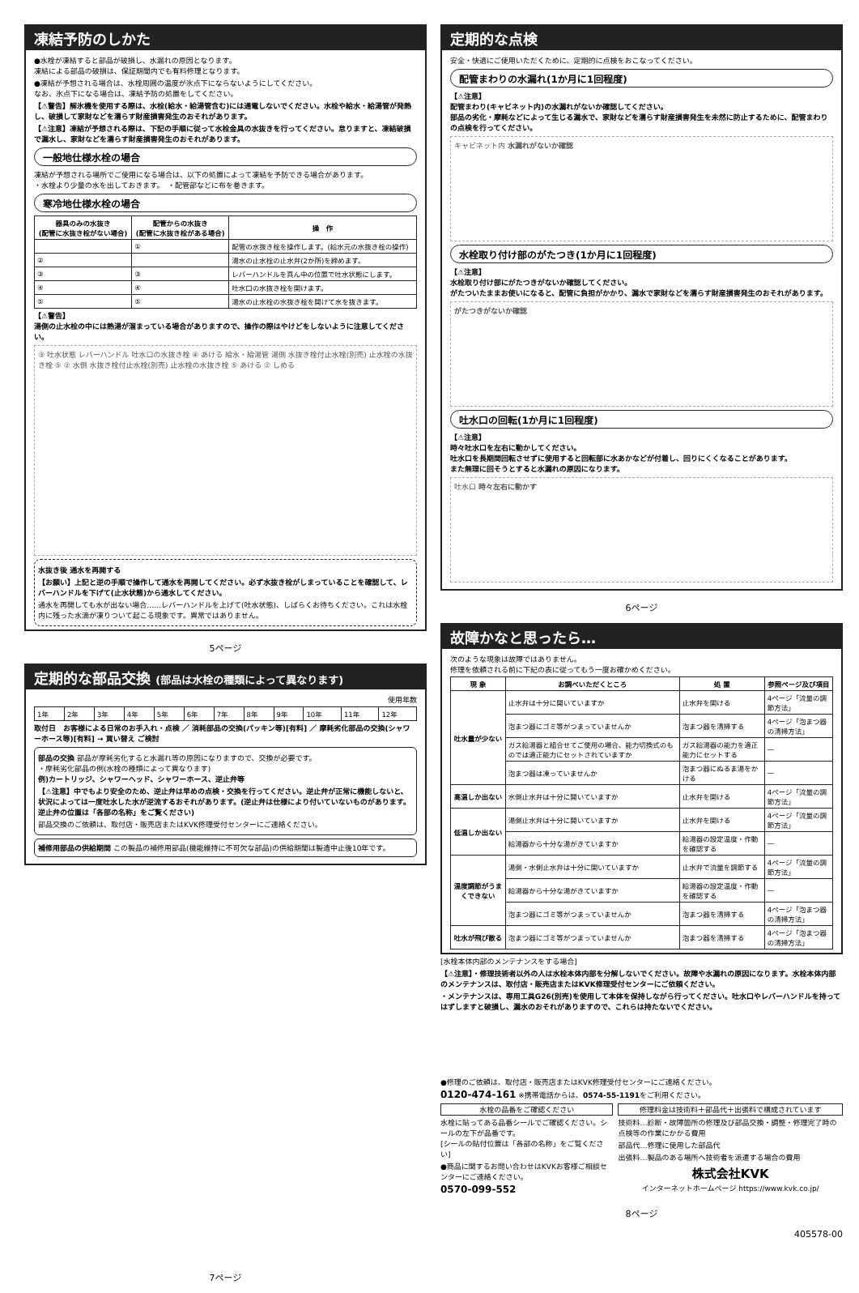凍結予防のしかた
●水栓が凍結すると部品が破損し、水漏れの原因となります。
凍結による部品の破損は、保証期間内でも有料修理となります。
●凍結が予想される場合は、水栓周囲の温度が氷点下にならないようにしてください。
なお、氷点下になる場合は、凍結予防の処置をしてください。
【⚠警告】解氷機を使用する際は、水栓(給水・給湯管含む)には通電しないでください。水栓や給水・給湯管が発熱し、破損して家財などを濡らす財産損害発生のおそれがあります。
【⚠注意】凍結が予想される際は、下記の手順に従って水栓金具の水抜きを行ってください。怠りますと、凍結破損で漏水し、家財などを濡らす財産損害発生のおそれがあります。
一般地仕様水栓の場合
凍結が予想される場所でご使用になる場合は、以下の処置によって凍結を予防できる場合があります。
・水栓より少量の水を出しておきます。　・配管部などに布を巻きます。
寒冷地仕様水栓の場合
| 器具のみの水抜き (配管に水抜き栓がない場合) | 配管からの水抜き (配管に水抜き栓がある場合) | 操 作 |
| --- | --- | --- |
| | ① | 配管の水抜き栓を操作します。(給水元の水抜き栓の操作) |
| ② | | 湯水の止水栓の止水弁(2か所)を締めます。 |
| ③ | ③ | レバーハンドルを真ん中の位置で吐水状態にします。 |
| ④ | ④ | 吐水口の水抜き栓を開けます。 |
| ⑤ | ⑤ | 湯水の止水栓の水抜き栓を開けて水を抜きます。 |
【⚠警告】
湯側の止水栓の中には熱湯が溜まっている場合がありますので、操作の際はやけどをしないように注意してください。
③ 吐水状態 レバーハンドル 吐水口の水抜き栓 ④ あける 給水・給湯管 湯側 水抜き栓付止水栓(別売) 止水栓の水抜き栓 ⑤ ② 水側 水抜き栓付止水栓(別売) 止水栓の水抜き栓 ⑤ あける ② しめる
水抜き後 通水を再開する
【お願い】上記と逆の手順で操作して通水を再開してください。必ず水抜き栓がしまっていることを確認して、レバーハンドルを下げて(止水状態)から通水してください。
通水を再開しても水が出ない場合……レバーハンドルを上げて(吐水状態)、しばらくお待ちください。これは水栓内に残った水滴が凍りついて起こる現象です。異常ではありません。
5ページ
定期的な部品交換 (部品は水栓の種類によって異なります)
使用年数
| 1年 | 2年 | 3年 | 4年 | 5年 | 6年 | 7年 | 8年 | 9年 | 10年 | 11年 | 12年 |
取付日　お客様による日常のお手入れ・点検 ／ 消耗部品の交換(パッキン等)[有料] ／ 摩耗劣化部品の交換(シャワーホース等)[有料] → 買い替え ご検討
部品の交換 部品が摩耗劣化すると水漏れ等の原因になりますので、交換が必要です。
・摩耗劣化部品の例(水栓の種類によって異なります)
例)カートリッジ、シャワーヘッド、シャワーホース、逆止弁等
【⚠注意】中でもより安全のため、逆止弁は早めの点検・交換を行ってください。逆止弁が正常に機能しないと、状況によっては一度吐水した水が逆流するおそれがあります。(逆止弁は仕様により付いていないものがあります。逆止弁の位置は「各部の名称」をご覧ください)
部品交換のご依頼は、取付店・販売店またはKVK修理受付センターにご連絡ください。
補修用部品の供給期間 この製品の補修用部品(機能維持に不可欠な部品)の供給期間は製造中止後10年です。
7ページ
定期的な点検
安全・快適にご使用いただくために、定期的に点検をおこなってください。
配管まわりの水漏れ(1か月に1回程度)
【⚠注意】
配管まわり(キャビネット内)の水漏れがないか確認してください。
部品の劣化・摩耗などによって生じる漏水で、家財などを濡らす財産損害発生を未然に防止するために、配管まわりの点検を行ってください。
キャビネット内 水漏れがないか確認
水栓取り付け部のがたつき(1か月に1回程度)
【⚠注意】
水栓取り付け部にがたつきがないか確認してください。
がたついたままお使いになると、配管に負担がかかり、漏水で家財などを濡らす財産損害発生のおそれがあります。
がたつきがないか確認
吐水口の回転(1か月に1回程度)
【⚠注意】
時々吐水口を左右に動かしてください。
吐水口を長期間回転させずに使用すると回転部に水あかなどが付着し、回りにくくなることがあります。
また無理に回そうとすると水漏れの原因になります。
吐水口 時々左右に動かす
6ページ
故障かなと思ったら…
次のような現象は故障ではありません。
修理を依頼される前に下記の表に従ってもう一度お確かめください。
| 現 象 | お調べいただくところ | 処 置 | 参照ページ及び項目 |
| --- | --- | --- | --- |
| 吐水量が少ない | 止水弁は十分に開いていますか | 止水弁を開ける | 4ページ「流量の調節方法」 |
| | 泡まつ器にゴミ等がつまっていませんか | 泡まつ器を清掃する | 4ページ「泡まつ器の清掃方法」 |
| | ガス給湯器と組合せてご使用の場合、能力切換式のものでは適正能力にセットされていますか | ガス給湯器の能力を適正能力にセットする | — |
| | 泡まつ器は凍っていませんか | 泡まつ器にぬるま湯をかける | — |
| 高温しか出ない | 水側止水弁は十分に開いていますか | 止水弁を開ける | 4ページ「流量の調節方法」 |
| 低温しか出ない | 湯側止水弁は十分に開いていますか | 止水弁を開ける | 4ページ「流量の調節方法」 |
| | 給湯器から十分な湯がきていますか | 給湯器の設定温度・作動を確認する | — |
| 温度調節がうまくできない | 湯側・水側止水弁は十分に開いていますか | 止水弁で流量を調節する | 4ページ「流量の調節方法」 |
| | 給湯器から十分な湯がきていますか | 給湯器の設定温度・作動を確認する | — |
| | 泡まつ器にゴミ等がつまっていませんか | 泡まつ器を清掃する | 4ページ「泡まつ器の清掃方法」 |
| 吐水が飛び散る | 泡まつ器にゴミ等がつまっていませんか | 泡まつ器を清掃する | 4ページ「泡まつ器の清掃方法」 |
[水栓本体内部のメンテナンスをする場合]
【⚠注意】・修理技術者以外の人は水栓本体内部を分解しないでください。故障や水漏れの原因になります。水栓本体内部のメンテナンスは、取付店・販売店またはKVK修理受付センターにご依頼ください。
・メンテナンスは、専用工具G26(別売)を使用して本体を保持しながら行ってください。吐水口やレバーハンドルを持ってはずしますと破損し、漏水のおそれがありますので、これらは持たないでください。
●修理のご依頼は、取付店・販売店またはKVK修理受付センターにご連絡ください。
0120-474-161 ※携帯電話からは、0574-55-1191をご利用ください。
水栓の品番をご確認ください
水栓に貼ってある品番シールでご確認ください。シールの左下が品番です。
[シールの貼付位置は「各部の名称」をご覧ください]
●商品に関するお問い合わせはKVKお客様ご相談センターにご連絡ください。
0570-099-552
修理料金は技術料＋部品代＋出張料で構成されています
技術料…診断・故障箇所の修理及び部品交換・調整・修理完了時の点検等の作業にかかる費用
部品代…修理に使用した部品代
出張料…製品のある場所へ技術者を派遣する場合の費用
株式会社KVK
インターネットホームページ https://www.kvk.co.jp/
8ページ
405578-00